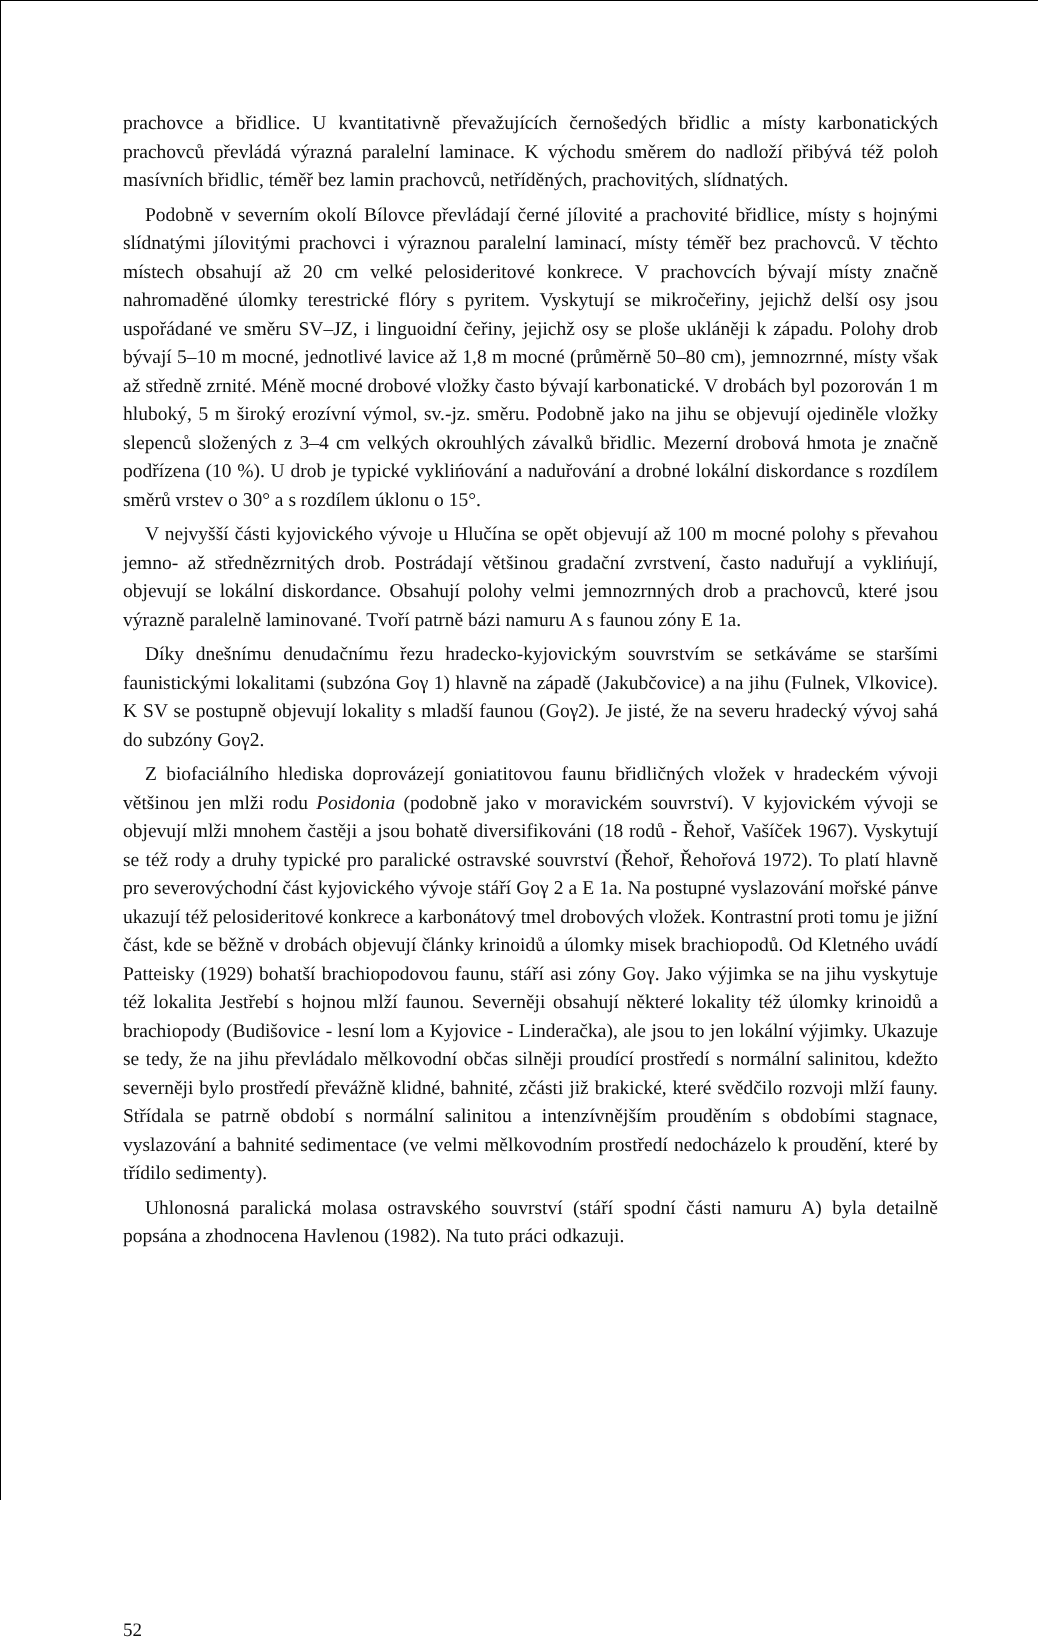prachovce a břidlice. U kvantitativně převažujících černošedých břidlic a místy karbonatických prachovců převládá výrazná paralelní laminace. K východu směrem do nadloží přibývá též poloh masívních břidlic, téměř bez lamin prachovců, netříděných, prachovitých, slídnatých.
Podobně v severním okolí Bílovce převládají černé jílovité a prachovité břidlice, místy s hojnými slídnatými jílovitými prachovci i výraznou paralelní laminací, místy téměř bez prachovců. V těchto místech obsahují až 20 cm velké pelosideritové konkrece. V prachovcích bývají místy značně nahromaděné úlomky terestrické flóry s pyritem. Vyskytují se mikročeřiny, jejichž delší osy jsou uspořádané ve směru SV–JZ, i linguoidní čeřiny, jejichž osy se ploše ukláněji k západu. Polohy drob bývají 5–10 m mocné, jednotlivé lavice až 1,8 m mocné (průměrně 50–80 cm), jemnozrnné, místy však až středně zrnité. Méně mocné drobové vložky často bývají karbonatické. V drobách byl pozorován 1 m hluboký, 5 m široký erozívní výmol, sv.-jz. směru. Podobně jako na jihu se objevují ojediněle vložky slepenců složených z 3–4 cm velkých okrouhlých závalků břidlic. Mezerní drobová hmota je značně podřízena (10 %). U drob je typické vyklińování a naduřování a drobné lokální diskordance s rozdílem směrů vrstev o 30° a s rozdílem úklonu o 15°.
V nejvyšší části kyjovického vývoje u Hlučína se opět objevují až 100 m mocné polohy s převahou jemno- až střednězrnitých drob. Postrádají většinou gradační zvrstvení, často naduřují a vyklińují, objevují se lokální diskordance. Obsahují polohy velmi jemnozrnných drob a prachovců, které jsou výrazně paralelně laminované. Tvoří patrně bázi namuru A s faunou zóny E 1a.
Díky dnešnímu denudačnímu řezu hradecko-kyjovickým souvrstvím se setkáváme se staršími faunistickými lokalitami (subzóna Goγ 1) hlavně na západě (Jakubčovice) a na jihu (Fulnek, Vlkovice). K SV se postupně objevují lokality s mladší faunou (Goγ2). Je jisté, že na severu hradecký vývoj sahá do subzóny Goγ2.
Z biofaciálního hlediska doprovázejí goniatitovou faunu břidličných vložek v hradeckém vývoji většinou jen mlži rodu Posidonia (podobně jako v moravickém souvrství). V kyjovickém vývoji se objevují mlži mnohem častěji a jsou bohatě diversifikováni (18 rodů - Řehoř, Vašíček 1967). Vyskytují se též rody a druhy typické pro paralické ostravské souvrství (Řehoř, Řehořová 1972). To platí hlavně pro severovýchodní část kyjovického vývoje stáří Goγ 2 a E 1a. Na postupné vyslazování mořské pánve ukazují též pelosideritové konkrece a karbonátový tmel drobových vložek. Kontrastní proti tomu je jižní část, kde se běžně v drobách objevují články krinoidů a úlomky misek brachiopodů. Od Kletného uvádí Patteisky (1929) bohatší brachiopodovou faunu, stáří asi zóny Goγ. Jako výjimka se na jihu vyskytuje též lokalita Jestřebí s hojnou mlží faunou. Severněji obsahují některé lokality též úlomky krinoidů a brachiopody (Budišovice - lesní lom a Kyjovice - Linderačka), ale jsou to jen lokální výjimky. Ukazuje se tedy, že na jihu převládalo mělkovodní občas silněji proudící prostředí s normální salinitou, kdežto severněji bylo prostředí převážně klidné, bahnité, zčásti již brakické, které svědčilo rozvoji mlží fauny. Střídala se patrně období s normální salinitou a intenzívnějším prouděním s obdobími stagnace, vyslazování a bahnité sedimentace (ve velmi mělkovodním prostředí nedocházelo k proudění, které by třídilo sedimenty).
Uhlonosná paralická molasa ostravského souvrství (stáří spodní části namuru A) byla detailně popsána a zhodnocena Havlenou (1982). Na tuto práci odkazuji.
52